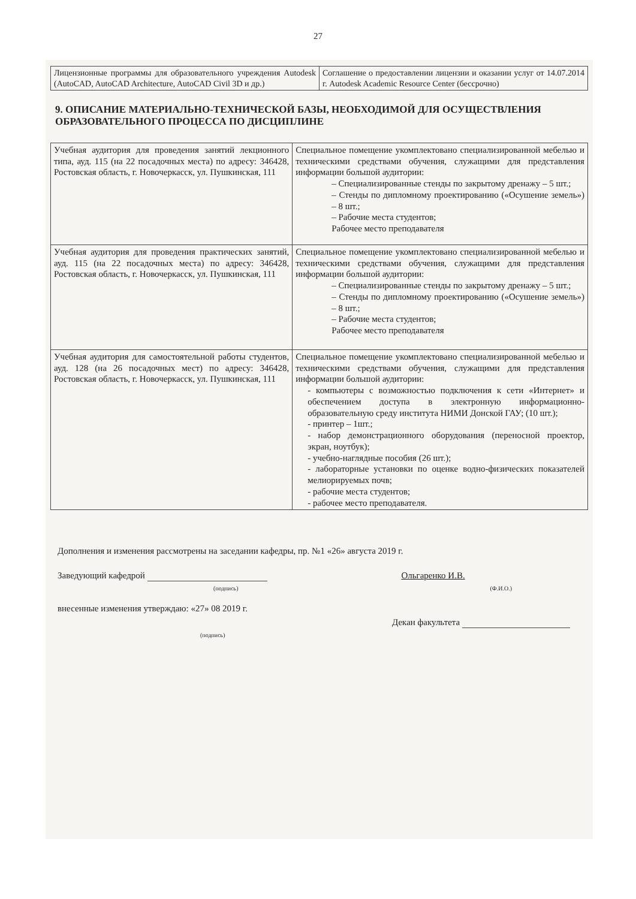27
| Лицензионные программы для образовательного учреждения Autodesk (AutoCAD, AutoCAD Architecture, AutoCAD Civil 3D и др.) | Соглашение о предоставлении лицензии и оказании услуг от 14.07.2014 г. Autodesk Academic Resource Center (бессрочно) |
9. ОПИСАНИЕ МАТЕРИАЛЬНО-ТЕХНИЧЕСКОЙ БАЗЫ, НЕОБХОДИМОЙ ДЛЯ ОСУЩЕСТВЛЕНИЯ ОБРАЗОВАТЕЛЬНОГО ПРОЦЕССА ПО ДИСЦИПЛИНЕ
| Учебная аудитория для проведения занятий лекционного типа, ауд. 115 (на 22 посадочных места) по адресу: 346428, Ростовская область, г. Новочеркасск, ул. Пушкинская, 111 | Специальное помещение укомплектовано специализированной мебелью и техническими средствами обучения, служащими для представления информации большой аудитории: – Специализированные стенды по закрытому дренажу – 5 шт.; – Стенды по дипломному проектированию («Осушение земель») – 8 шт.; – Рабочие места студентов; Рабочее место преподавателя |
| Учебная аудитория для проведения практических занятий, ауд. 115 (на 22 посадочных места) по адресу: 346428, Ростовская область, г. Новочеркасск, ул. Пушкинская, 111 | Специальное помещение укомплектовано специализированной мебелью и техническими средствами обучения, служащими для представления информации большой аудитории: – Специализированные стенды по закрытому дренажу – 5 шт.; – Стенды по дипломному проектированию («Осушение земель») – 8 шт.; – Рабочие места студентов; Рабочее место преподавателя |
| Учебная аудитория для самостоятельной работы студентов, ауд. 128 (на 26 посадочных мест) по адресу: 346428, Ростовская область, г. Новочеркасск, ул. Пушкинская, 111 | Специальное помещение укомплектовано специализированной мебелью и техническими средствами обучения, служащими для представления информации большой аудитории: - компьютеры с возможностью подключения к сети «Интернет» и обеспечением доступа в электронную информационно-образовательную среду института НИМИ Донской ГАУ; (10 шт.); - принтер – 1шт.; - набор демонстрационного оборудования (переносной проектор, экран, ноутбук); - учебно-наглядные пособия (26 шт.); - лабораторные установки по оценке водно-физических показателей мелиорируемых почв; - рабочие места студентов; - рабочее место преподавателя. |
Дополнения и изменения рассмотрены на заседании кафедры, пр. №1 «26» августа 2019 г.
Заведующий кафедрой Ольгаренко И.В.
(подпись) (Ф.И.О.)
внесенные изменения утверждаю: «27» 08 2019 г.
Декан факультета
(подпись)